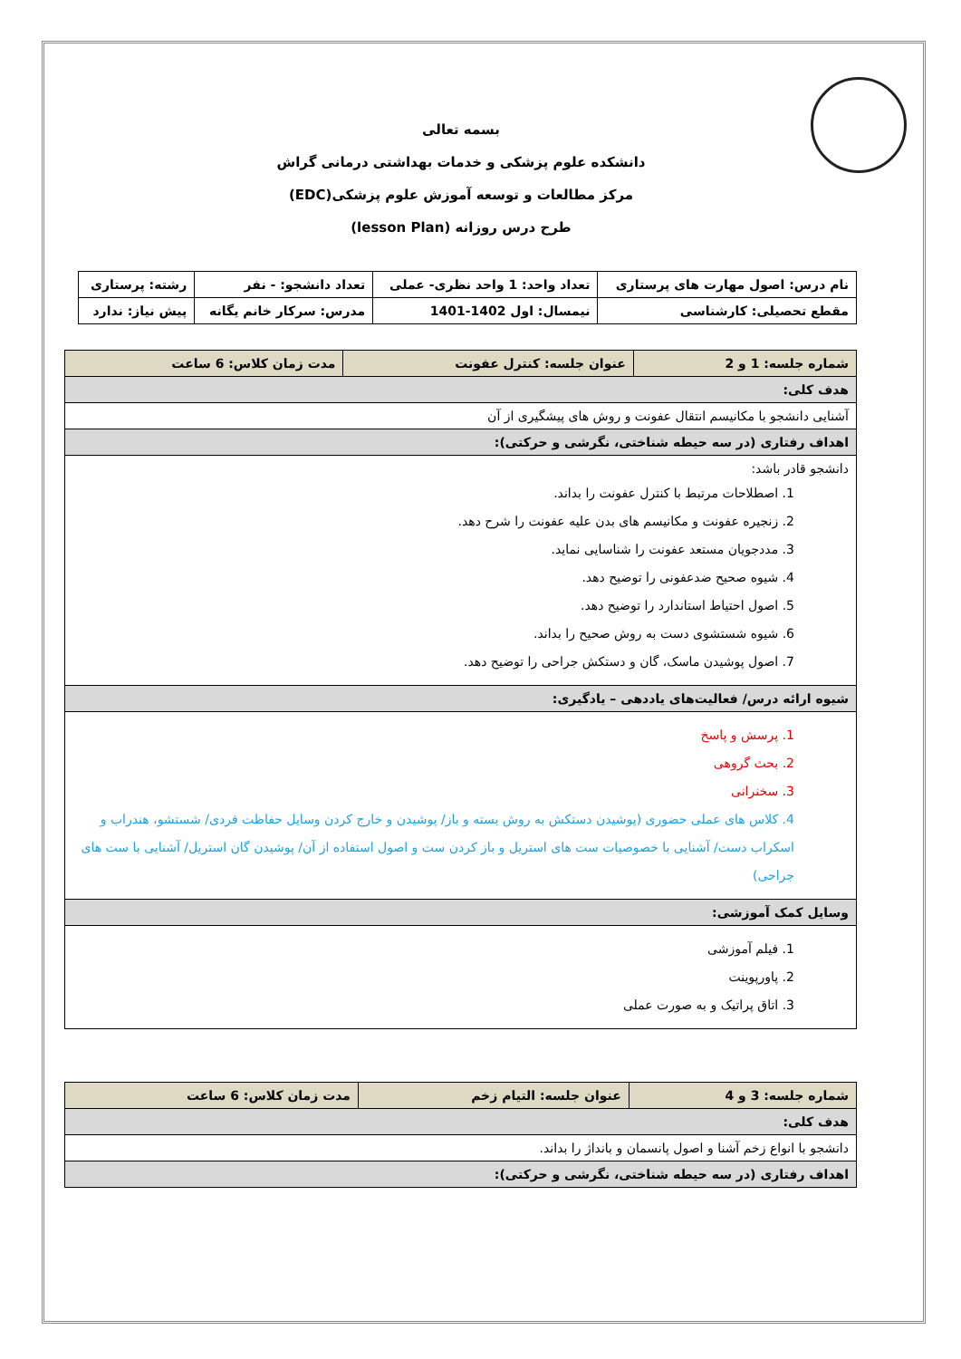بسمه تعالی
دانشکده علوم پزشکی و خدمات بهداشتی درمانی گراش
مرکز مطالعات و توسعه آموزش علوم پزشکی(EDC)
طرح درس روزانه (lesson Plan)
| نام درس: اصول مهارت های پرستاری | تعداد واحد: 1 واحد نظری- عملی | تعداد دانشجو: - نفر | رشته: پرستاری |
| مقطع تحصیلی: کارشناسی | نیمسال: اول 1402-1401 | مدرس: سرکار خانم یگانه | پیش نیاز: ندارد |
| شماره جلسه: 1 و 2 | عنوان جلسه: کنترل عفونت | مدت زمان کلاس: 6 ساعت |
| هدف کلی: | | |
| آشنایی دانشجو با مکانیسم انتقال عفونت و روش های پیشگیری از آن | | |
| اهداف رفتاری (در سه حیطه شناختی، نگرشی و حرکتی): | | |
| دانشجو قادر باشد: 1. اصطلاحات مرتبط با کنترل عفونت را بداند. 2. زنجیره عفونت و مکانیسم های بدن علیه عفونت را شرح دهد. 3. مددجویان مستعد عفونت را شناسایی نماید. 4. شیوه صحیح ضدعفونی را توضیح دهد. 5. اصول احتیاط استاندارد را توضیح دهد. 6. شیوه شستشوی دست به روش صحیح را بداند. 7. اصول پوشیدن ماسک، گان و دستکش جراحی را توضیح دهد. | | |
| شیوه ارائه درس/ فعالیت‌های یاددهی – یادگیری: | | |
| 1. پرسش و پاسخ 2. بحث گروهی 3. سخنرانی 4. کلاس های عملی حضوری (پوشیدن دستکش به روش بسته و باز/ پوشیدن و خارج کردن وسایل حفاظت فردی/ شستشو، هندراب و اسکراب دست/ آشنایی با خصوصیات ست های استریل و باز کردن ست و اصول استفاده از آن/ پوشیدن گان استریل/ آشنایی با ست های جراحی) | | |
| وسایل کمک آموزشی: | | |
| 1. فیلم آموزشی 2. پاورپوینت 3. اتاق پراتیک و به صورت عملی | | |
| شماره جلسه: 3 و 4 | عنوان جلسه: التیام زخم | مدت زمان کلاس: 6 ساعت |
| هدف کلی: | | |
| دانشجو با انواع زخم آشنا و اصول پانسمان و بانداژ را بداند. | | |
| اهداف رفتاری (در سه حیطه شناختی، نگرشی و حرکتی): | | |